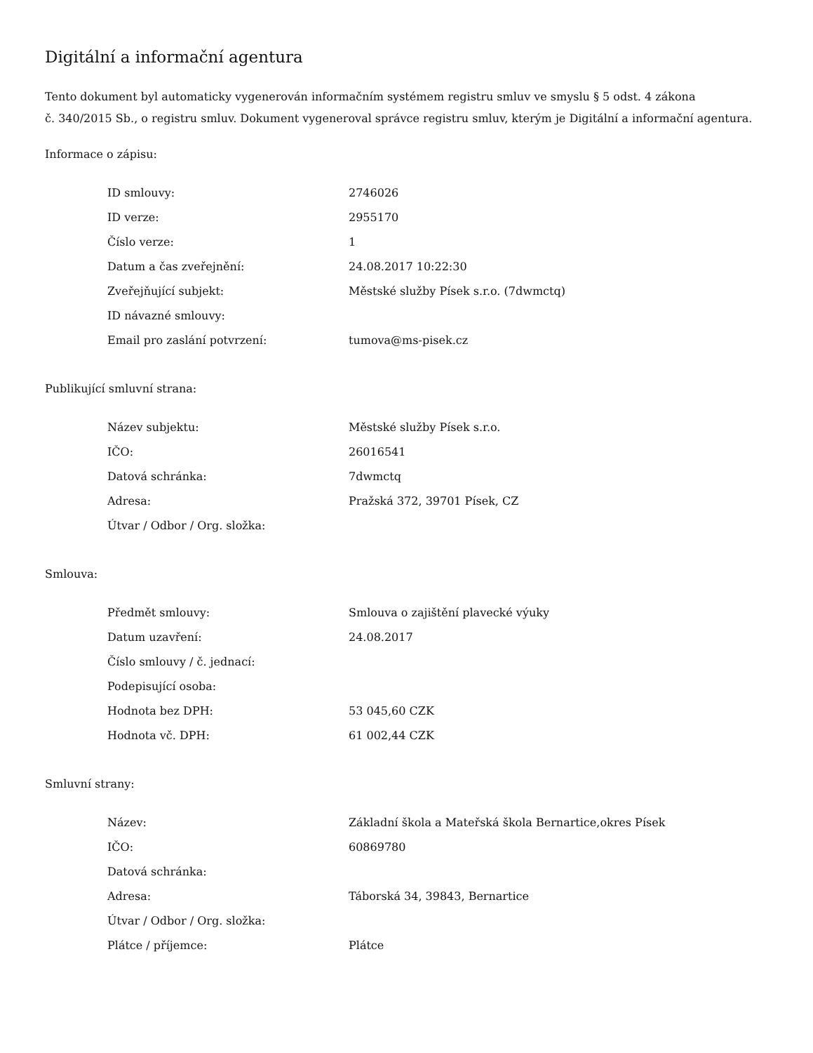Digitální a informační agentura
Tento dokument byl automaticky vygenerován informačním systémem registru smluv ve smyslu § 5 odst. 4 zákona
č. 340/2015 Sb., o registru smluv. Dokument vygeneroval správce registru smluv, kterým je Digitální a informační agentura.
Informace o zápisu:
| ID smlouvy: | 2746026 |
| ID verze: | 2955170 |
| Číslo verze: | 1 |
| Datum a čas zveřejnění: | 24.08.2017 10:22:30 |
| Zveřejňující subjekt: | Městské služby Písek s.r.o. (7dwmctq) |
| ID návazné smlouvy: | |
| Email pro zaslání potvrzení: | tumova@ms-pisek.cz |
Publikující smluvní strana:
| Název subjektu: | Městské služby Písek s.r.o. |
| IČO: | 26016541 |
| Datová schránka: | 7dwmctq |
| Adresa: | Pražská 372, 39701 Písek, CZ |
| Útvar / Odbor / Org. složka: | |
Smlouva:
| Předmět smlouvy: | Smlouva o zajištění plavecké výuky |
| Datum uzavření: | 24.08.2017 |
| Číslo smlouvy / č. jednací: | |
| Podepisující osoba: | |
| Hodnota bez DPH: | 53 045,60 CZK |
| Hodnota vč. DPH: | 61 002,44 CZK |
Smluvní strany:
| Název: | Základní škola a Mateřská škola Bernartice,okres Písek |
| IČO: | 60869780 |
| Datová schránka: | |
| Adresa: | Táborská 34, 39843, Bernartice |
| Útvar / Odbor / Org. složka: | |
| Plátce / příjemce: | Plátce |